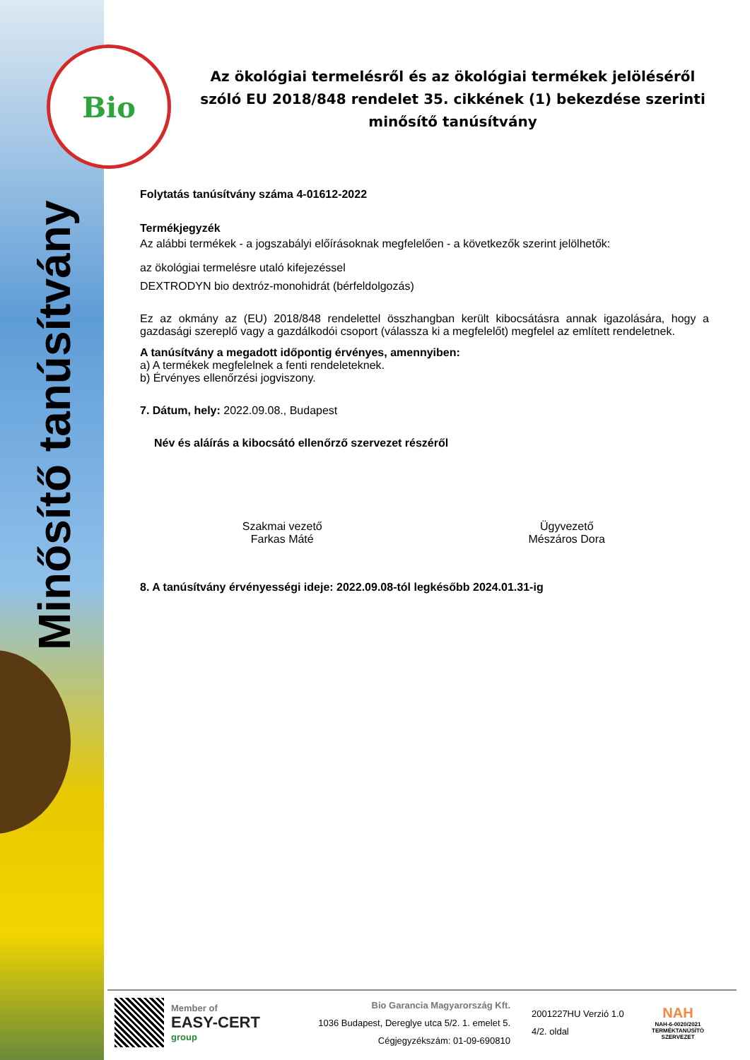Bio
Minősítő tanúsítvány
Az ökológiai termelésről és az ökológiai termékek jelöléséről szóló EU 2018/848 rendelet 35. cikkének (1) bekezdése szerinti minősítő tanúsítvány
Folytatás tanúsítvány száma 4-01612-2022
Termékjegyzék
Az alábbi termékek - a jogszabályi előírásoknak megfelelően - a következők szerint jelölhetők:
az ökológiai termelésre utaló kifejezéssel
DEXTRODYN bio dextróz-monohidrát (bérfeldolgozás)
Ez az okmány az (EU) 2018/848 rendelettel összhangban került kibocsátásra annak igazolására, hogy a gazdasági szereplő vagy a gazdálkodói csoport (válassza ki a megfelelőt) megfelel az említett rendeletnek.
A tanúsítvány a megadott időpontig érvényes, amennyiben:
a) A termékek megfelelnek a fenti rendeleteknek.
b) Érvényes ellenőrzési jogviszony.
7. Dátum, hely: 2022.09.08., Budapest
Név és aláírás a kibocsátó ellenőrző szervezet részéről
Szakmai vezető
Farkas Máté
Ügyvezető
Mészáros Dora
8. A tanúsítvány érvényességi ideje: 2022.09.08-tól legkésőbb 2024.01.31-ig
Member of
EASY-CERT
group
Bio Garancia Magyarország Kft.
1036 Budapest, Dereglye utca 5/2. 1. emelet 5.
Cégjegyzékszám: 01-09-690810
2001227HU Verzió 1.0
4/2. oldal
NAH
NAH-6-0020/2021
TERMÉKTANÚSÍTÓ
SZERVEZET